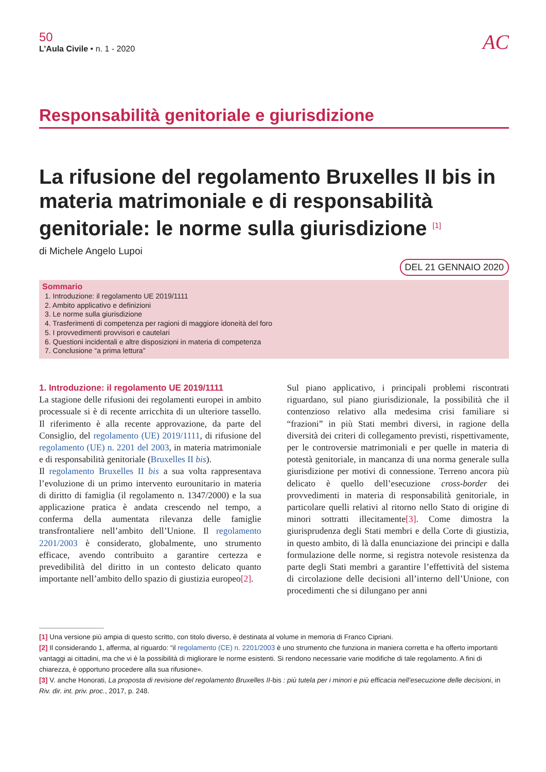50
L’Aula Civile • n. 1 - 2020
AC
Responsabilità genitoriale e giurisdizione
La rifusione del regolamento Bruxelles II bis in materia matrimoniale e di responsabilità genitoriale: le norme sulla giurisdizione <sup>[1]</sup>
di Michele Angelo Lupoi
DEL 21 GENNAIO 2020
Sommario
1. Introduzione: il regolamento UE 2019/1111
2. Ambito applicativo e definizioni
3. Le norme sulla giurisdizione
4. Trasferimenti di competenza per ragioni di maggiore idoneità del foro
5. I provvedimenti provvisori e cautelari
6. Questioni incidentali e altre disposizioni in materia di competenza
7. Conclusione “a prima lettura”
1. Introduzione: il regolamento UE 2019/1111
La stagione delle rifusioni dei regolamenti europei in ambito processuale si è di recente arricchita di un ulteriore tassello. Il riferimento è alla recente approvazione, da parte del Consiglio, del regolamento (UE) 2019/1111, di rifusione del regolamento (UE) n. 2201 del 2003, in materia matrimoniale e di responsabilità genitoriale (Bruxelles II bis).
Il regolamento Bruxelles II bis a sua volta rappresentava l’evoluzione di un primo intervento eurounitario in materia di diritto di famiglia (il regolamento n. 1347/2000) e la sua applicazione pratica è andata crescendo nel tempo, a conferma della aumentata rilevanza delle famiglie transfrontaliere nell’ambito dell’Unione. Il regolamento 2201/2003 è considerato, globalmente, uno strumento efficace, avendo contribuito a garantire certezza e prevedibilità del diritto in un contesto delicato quanto importante nell’ambito dello spazio di giustizia europeo[2].
Sul piano applicativo, i principali problemi riscontrati riguardano, sul piano giurisdizionale, la possibilità che il contenzioso relativo alla medesima crisi familiare si “frazioni” in più Stati membri diversi, in ragione della diversità dei criteri di collegamento previsti, rispettivamente, per le controversie matrimoniali e per quelle in materia di potestà genitoriale, in mancanza di una norma generale sulla giurisdizione per motivi di connessione. Terreno ancora più delicato è quello dell’esecuzione cross-border dei provvedimenti in materia di responsabilità genitoriale, in particolare quelli relativi al ritorno nello Stato di origine di minori sottratti illecitamente[3]. Come dimostra la giurisprudenza degli Stati membri e della Corte di giustizia, in questo ambito, di là dalla enunciazione dei principi e dalla formulazione delle norme, si registra notevole resistenza da parte degli Stati membri a garantire l’effettività del sistema di circolazione delle decisioni all’interno dell’Unione, con procedimenti che si dilungano per anni
[1] Una versione più ampia di questo scritto, con titolo diverso, è destinata al volume in memoria di Franco Cipriani.
[2] Il considerando 1, afferma, al riguardo: “il regolamento (CE) n. 2201/2003 è uno strumento che funziona in maniera corretta e ha offerto importanti vantaggi ai cittadini, ma che vi è la possibilità di migliorare le norme esistenti. Si rendono necessarie varie modifiche di tale regolamento. A fini di chiarezza, è opportuno procedere alla sua rifusione».
[3] V. anche Honorati, La proposta di revisione del regolamento Bruxelles II-bis : più tutela per i minori e più efficacia nell’esecuzione delle decisioni, in Riv. dir. int. priv. proc., 2017, p. 248.